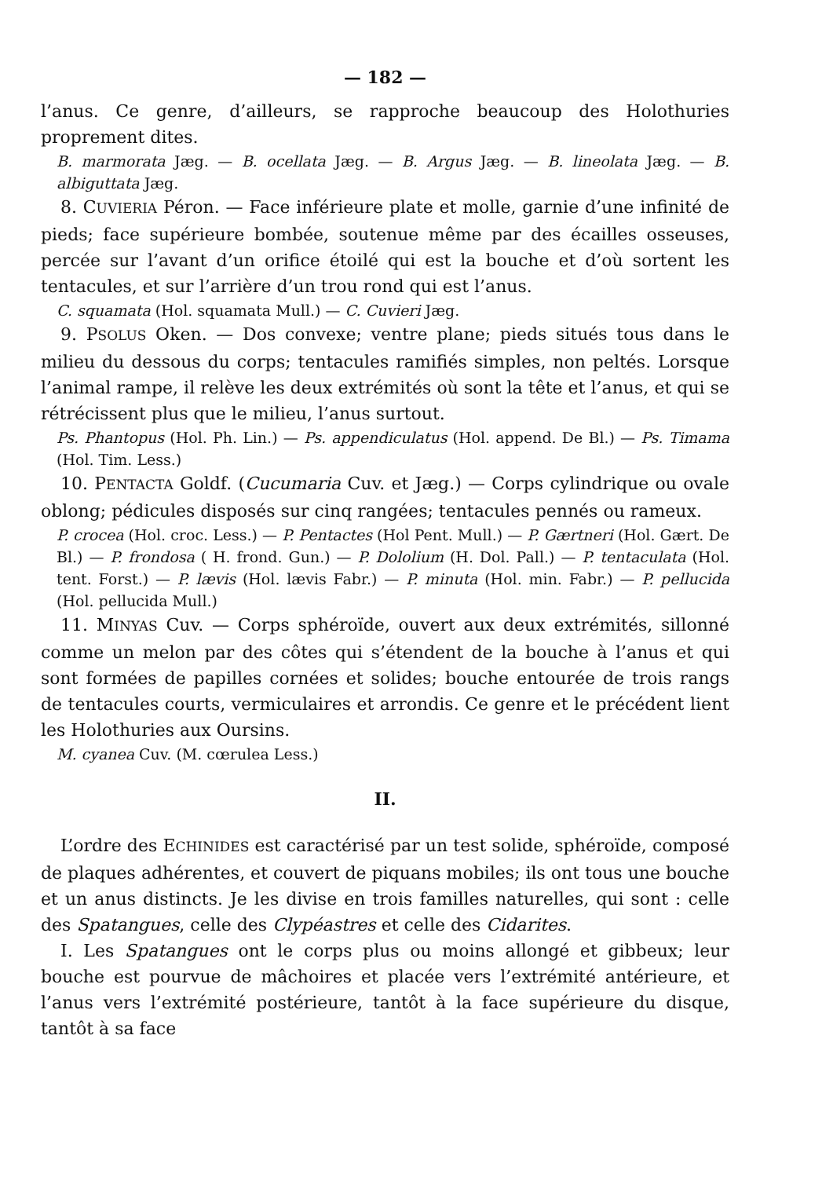— 182 —
l’anus. Ce genre, d’ailleurs, se rapproche beaucoup des Holothuries proprement dites.
B. marmorata Jæg. — B. ocellata Jæg. — B. Argus Jæg. — B. lineolata Jæg. — B. albiguttata Jæg.
8. CUVIERIA Péron. — Face inférieure plate et molle, garnie d’une infinité de pieds; face supérieure bombée, soutenue même par des écailles osseuses, percée sur l’avant d’un orifice étoilé qui est la bouche et d’où sortent les tentacules, et sur l’arrière d’un trou rond qui est l’anus.
C. squamata (Hol. squamata Mull.) — C. Cuvieri Jæg.
9. PSOLUS Oken. — Dos convexe; ventre plane; pieds situés tous dans le milieu du dessous du corps; tentacules ramifiés simples, non peltés. Lorsque l’animal rampe, il relève les deux extrémités où sont la tête et l’anus, et qui se rétrécissent plus que le milieu, l’anus surtout.
Ps. Phantopus (Hol. Ph. Lin.) — Ps. appendiculatus (Hol. append. De Bl.) — Ps. Timama (Hol. Tim. Less.)
10. PENTACTA Goldf. (Cucumaria Cuv. et Jæg.) — Corps cylindrique ou ovale oblong; pédicules disposés sur cinq rangées; tentacules pennés ou rameux.
P. crocea (Hol. croc. Less.) — P. Pentactes (Hol Pent. Mull.) — P. Gærtneri (Hol. Gært. De Bl.) — P. frondosa ( H. frond. Gun.) — P. Dololium (H. Dol. Pall.) — P. tentaculata (Hol. tent. Forst.) — P. lævis (Hol. lævis Fabr.) — P. minuta (Hol. min. Fabr.) — P. pellucida (Hol. pellucida Mull.)
11. MINYAS Cuv. — Corps sphéroïde, ouvert aux deux extrémités, sillonné comme un melon par des côtes qui s’étendent de la bouche à l’anus et qui sont formées de papilles cornées et solides; bouche entourée de trois rangs de tentacules courts, vermiculaires et arrondis. Ce genre et le précédent lient les Holothuries aux Oursins.
M. cyanea Cuv. (M. cœrulea Less.)
II.
L’ordre des ECHINIDES est caractérisé par un test solide, sphéroïde, composé de plaques adhérentes, et couvert de piquans mobiles; ils ont tous une bouche et un anus distincts. Je les divise en trois familles naturelles, qui sont : celle des Spatangues, celle des Clypéastres et celle des Cidarites.
I. Les Spatangues ont le corps plus ou moins allongé et gibbeux; leur bouche est pourvue de mâchoires et placée vers l’extrémité antérieure, et l’anus vers l’extrémité postérieure, tantôt à la face supérieure du disque, tantôt à sa face